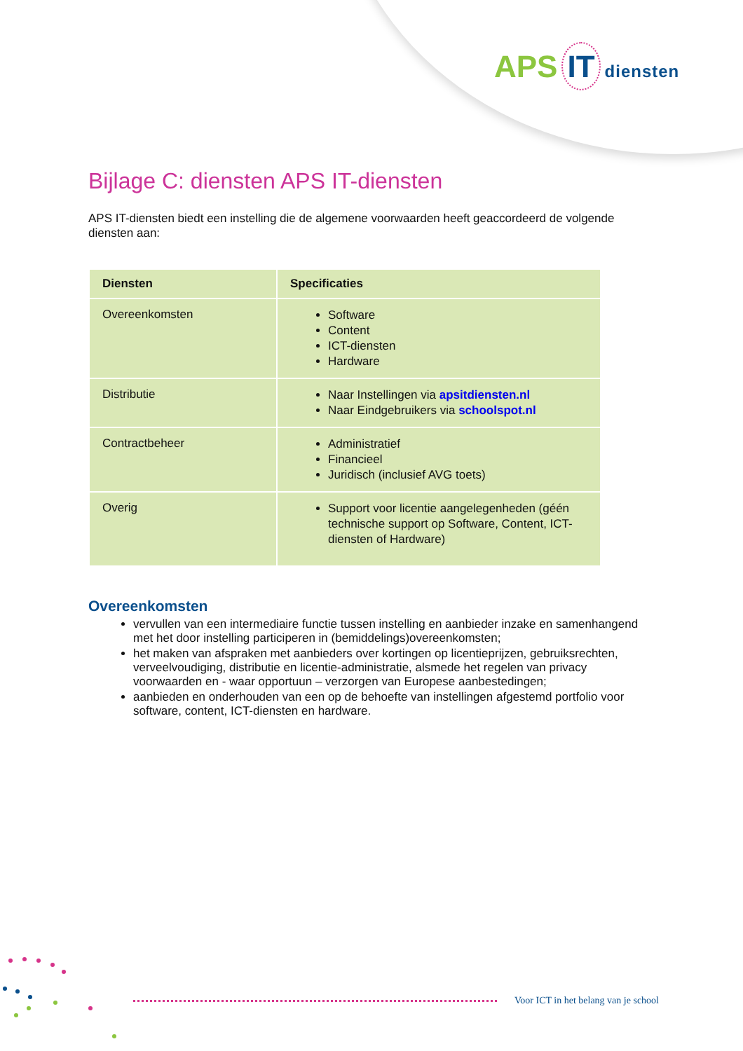APS IT diensten
Bijlage C: diensten APS IT-diensten
APS IT-diensten biedt een instelling die de algemene voorwaarden heeft geaccordeerd de volgende diensten aan:
| Diensten | Specificaties |
| --- | --- |
| Overeenkomsten | Software Content ICT-diensten Hardware |
| Distributie | Naar Instellingen via apsitdiensten.nl Naar Eindgebruikers via schoolspot.nl |
| Contractbeheer | Administratief Financieel Juridisch (inclusief AVG toets) |
| Overig | Support voor licentie aangelegenheden (géén technische support op Software, Content, ICT-diensten of Hardware) |
Overeenkomsten
vervullen van een intermediaire functie tussen instelling en aanbieder inzake en samenhangend met het door instelling participeren in (bemiddelings)overeenkomsten;
het maken van afspraken met aanbieders over kortingen op licentieprijzen, gebruiksrechten, verveelvoudiging, distributie en licentie-administratie, alsmede het regelen van privacy voorwaarden en - waar opportuun – verzorgen van Europese aanbestedingen;
aanbieden en onderhouden van een op de behoefte van instellingen afgestemd portfolio voor software, content, ICT-diensten en hardware.
Voor ICT in het belang van je school